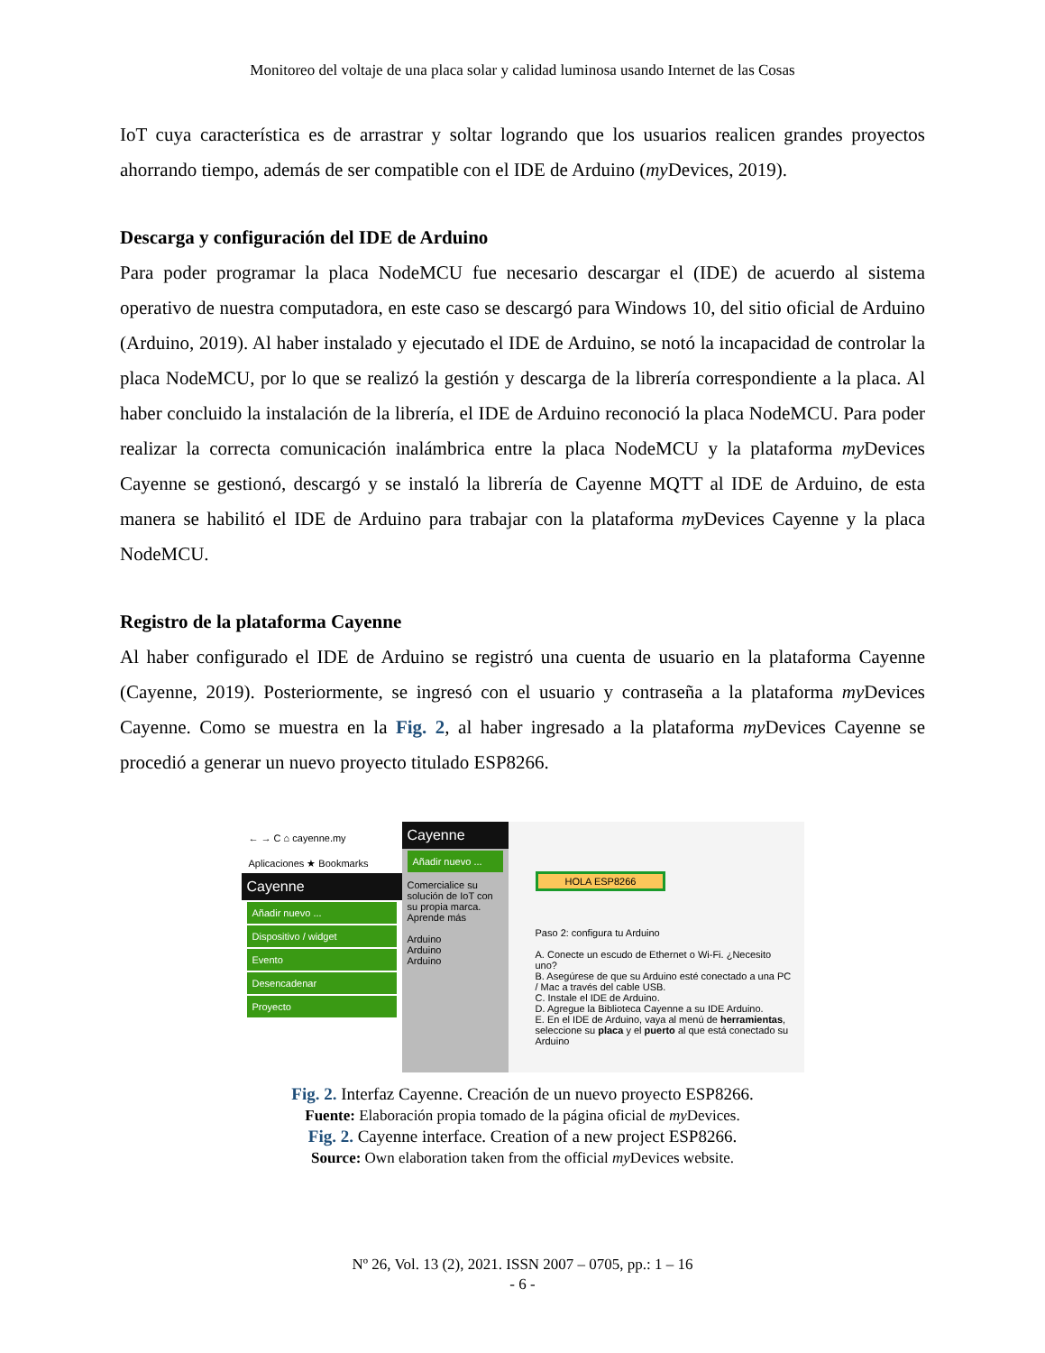Monitoreo del voltaje de una placa solar y calidad luminosa usando Internet de las Cosas
IoT cuya característica es de arrastrar y soltar logrando que los usuarios realicen grandes proyectos ahorrando tiempo, además de ser compatible con el IDE de Arduino (my Devices, 2019).
Descarga y configuración del IDE de Arduino
Para poder programar la placa NodeMCU fue necesario descargar el (IDE) de acuerdo al sistema operativo de nuestra computadora, en este caso se descargó para Windows 10, del sitio oficial de Arduino (Arduino, 2019). Al haber instalado y ejecutado el IDE de Arduino, se notó la incapacidad de controlar la placa NodeMCU, por lo que se realizó la gestión y descarga de la librería correspondiente a la placa. Al haber concluido la instalación de la librería, el IDE de Arduino reconoció la placa NodeMCU. Para poder realizar la correcta comunicación inalámbrica entre la placa NodeMCU y la plataforma my Devices Cayenne se gestionó, descargó y se instaló la librería de Cayenne MQTT al IDE de Arduino, de esta manera se habilitó el IDE de Arduino para trabajar con la plataforma my Devices Cayenne y la placa NodeMCU.
Registro de la plataforma Cayenne
Al haber configurado el IDE de Arduino se registró una cuenta de usuario en la plataforma Cayenne (Cayenne, 2019). Posteriormente, se ingresó con el usuario y contraseña a la plataforma my Devices Cayenne. Como se muestra en la Fig. 2, al haber ingresado a la plataforma my Devices Cayenne se procedió a generar un nuevo proyecto titulado ESP8266.
← → C ⌂ cayenne.my
Aplicaciones ★ Bookmarks
Cayenne
Añadir nuevo ...
Dispositivo / widget
Evento
Desencadenar
Proyecto
Cayenne
Añadir nuevo ...
Comercialice su solución de IoT con su propia marca. Aprende más
Arduino
Arduino
Arduino
HOLA ESP8266
Paso 2: configura tu Arduino
A. Conecte un escudo de Ethernet o Wi-Fi. ¿Necesito uno?
B. Asegúrese de que su Arduino esté conectado a una PC / Mac a través del cable USB.
C. Instale el IDE de Arduino.
D. Agregue la Biblioteca Cayenne a su IDE Arduino.
E. En el IDE de Arduino, vaya al menú de herramientas, seleccione su placa y el puerto al que está conectado su Arduino
Fig. 2. Interfaz Cayenne. Creación de un nuevo proyecto ESP8266.
Fuente: Elaboración propia tomado de la página oficial de my Devices.
Fig. 2. Cayenne interface. Creation of a new project ESP8266.
Source: Own elaboration taken from the official my Devices website.
Nº 26, Vol. 13 (2), 2021. ISSN 2007 – 0705, pp.: 1 – 16
- 6 -